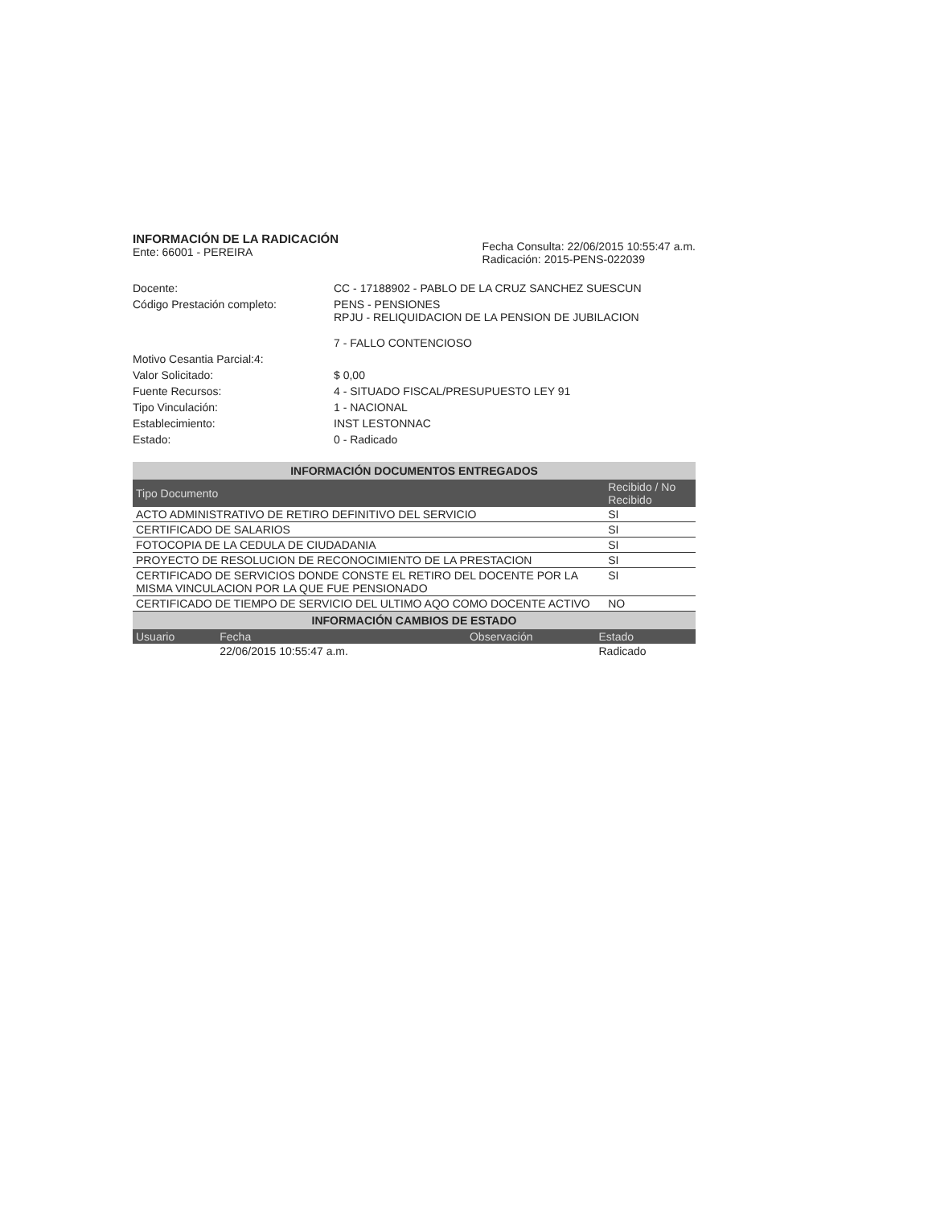INFORMACIÓN DE LA RADICACIÓN
Ente: 66001 - PEREIRA
Fecha Consulta: 22/06/2015 10:55:47 a.m.
Radicación: 2015-PENS-022039
Docente: CC - 17188902 - PABLO DE LA CRUZ SANCHEZ SUESCUN
Código Prestación completo: PENS - PENSIONES
RPJU - RELIQUIDACION DE LA PENSION DE JUBILACION
7 - FALLO CONTENCIOSO
Motivo Cesantia Parcial:4:
Valor Solicitado: $ 0,00
Fuente Recursos: 4 - SITUADO FISCAL/PRESUPUESTO LEY 91
Tipo Vinculación: 1 - NACIONAL
Establecimiento: INST LESTONNAC
Estado: 0 - Radicado
INFORMACIÓN DOCUMENTOS ENTREGADOS
| Tipo Documento | Recibido / No Recibido |
| --- | --- |
| ACTO ADMINISTRATIVO DE RETIRO DEFINITIVO DEL SERVICIO | SI |
| CERTIFICADO DE SALARIOS | SI |
| FOTOCOPIA DE LA CEDULA DE CIUDADANIA | SI |
| PROYECTO DE RESOLUCION DE RECONOCIMIENTO DE LA PRESTACION | SI |
| CERTIFICADO DE SERVICIOS DONDE CONSTE EL RETIRO DEL DOCENTE POR LA MISMA VINCULACION POR LA QUE FUE PENSIONADO | SI |
| CERTIFICADO DE TIEMPO DE SERVICIO DEL ULTIMO AQO COMO DOCENTE ACTIVO | NO |
INFORMACIÓN CAMBIOS DE ESTADO
| Usuario | Fecha | Observación | Estado |
| --- | --- | --- | --- |
| | 22/06/2015 10:55:47 a.m. | | Radicado |